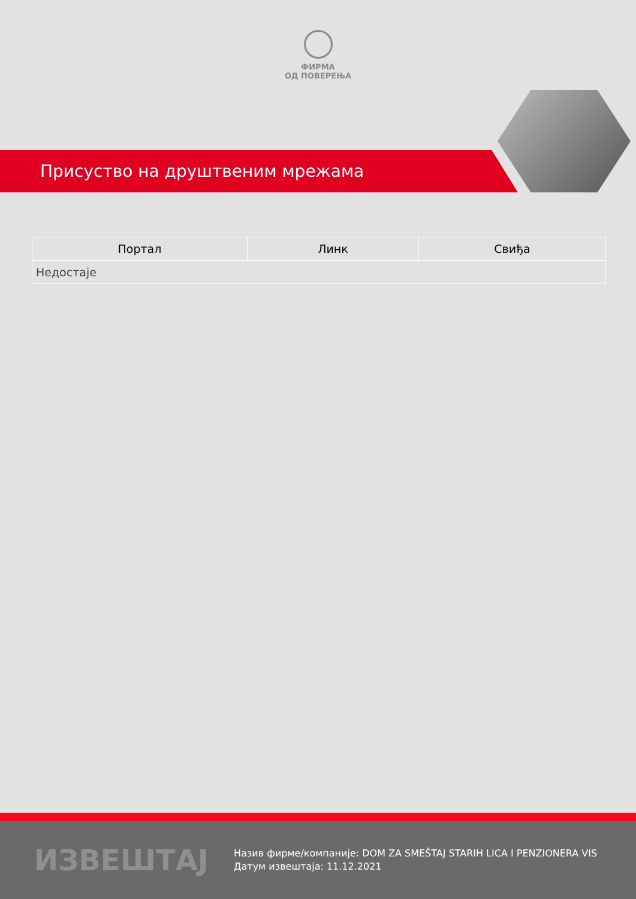ФИРМА
ОД ПОВЕРЕЊА
Присуство на друштвеним мрежама
| Портал | Линк | Свиђа |
| --- | --- | --- |
| Недостаје | | |
ИЗВЕШТАЈ
Назив фирме/компаније: DOM ZA SMEŠTAJ STARIH LICA I PENZIONERA VIS
Датум извештаја: 11.12.2021